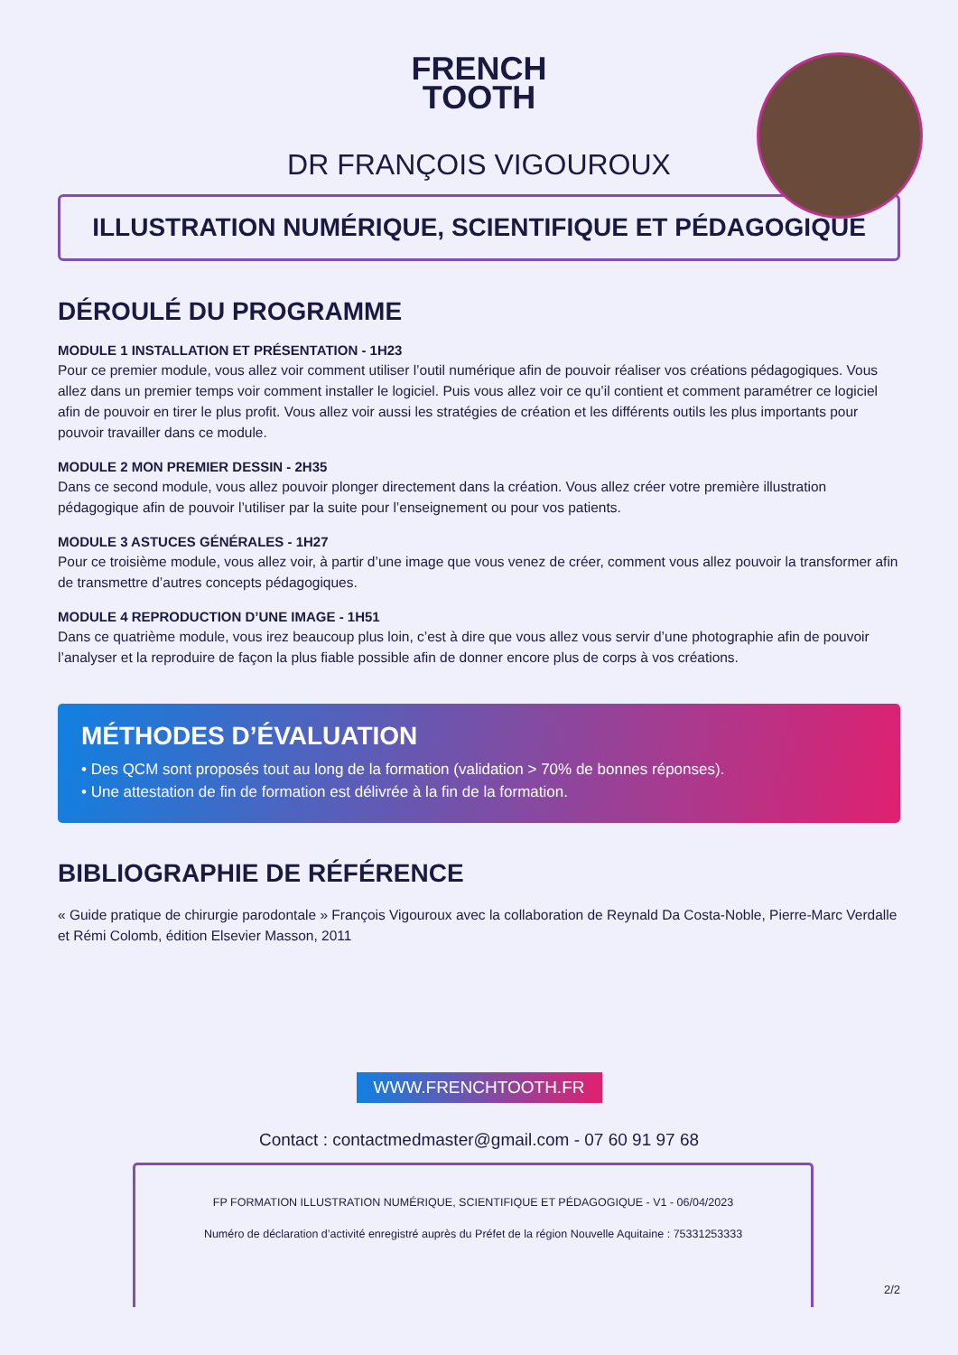FRENCH
TOOTH
DR FRANÇOIS VIGOUROUX
ILLUSTRATION NUMÉRIQUE, SCIENTIFIQUE ET PÉDAGOGIQUE
DÉROULÉ DU PROGRAMME
MODULE 1 INSTALLATION ET PRÉSENTATION - 1H23
Pour ce premier module, vous allez voir comment utiliser l’outil numérique afin de pouvoir réaliser vos créations pédagogiques. Vous allez dans un premier temps voir comment installer le logiciel. Puis vous allez voir ce qu’il contient et comment paramétrer ce logiciel afin de pouvoir en tirer le plus profit. Vous allez voir aussi les stratégies de création et les différents outils les plus importants pour pouvoir travailler dans ce module.
MODULE 2 MON PREMIER DESSIN - 2H35
Dans ce second module, vous allez pouvoir plonger directement dans la création. Vous allez créer votre première illustration pédagogique afin de pouvoir l’utiliser par la suite pour l’enseignement ou pour vos patients.
MODULE 3 ASTUCES GÉNÉRALES - 1H27
Pour ce troisième module, vous allez voir, à partir d’une image que vous venez de créer, comment vous allez pouvoir la transformer afin de transmettre d’autres concepts pédagogiques.
MODULE 4 REPRODUCTION D’UNE IMAGE - 1H51
Dans ce quatrième module, vous irez beaucoup plus loin, c’est à dire que vous allez vous servir d’une photographie afin de pouvoir l’analyser et la reproduire de façon la plus fiable possible afin de donner encore plus de corps à vos créations.
MÉTHODES D’ÉVALUATION
• Des QCM sont proposés tout au long de la formation (validation > 70% de bonnes réponses).
• Une attestation de fin de formation est délivrée à la fin de la formation.
BIBLIOGRAPHIE DE RÉFÉRENCE
« Guide pratique de chirurgie parodontale » François Vigouroux avec la collaboration de Reynald Da Costa-Noble, Pierre-Marc Verdalle et Rémi Colomb, édition Elsevier Masson, 2011
WWW.FRENCHTOOTH.FR
Contact : contactmedmaster@gmail.com - 07 60 91 97 68
FP FORMATION ILLUSTRATION NUMÉRIQUE, SCIENTIFIQUE ET PÉDAGOGIQUE - V1 - 06/04/2023
Numéro de déclaration d’activité enregistré auprès du Préfet de la région Nouvelle Aquitaine : 75331253333
2/2